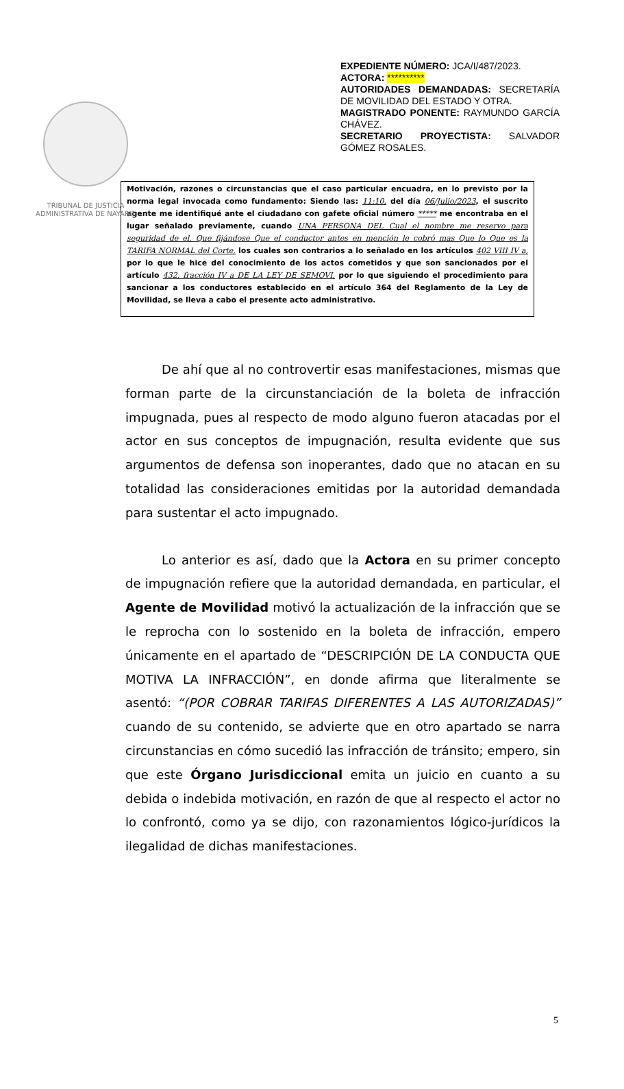TRIBUNAL DE JUSTICIA
ADMINISTRATIVA DE NAYARIT
EXPEDIENTE NÚMERO: JCA/I/487/2023.
ACTORA: **********
AUTORIDADES DEMANDADAS: SECRETARÍA DE MOVILIDAD DEL ESTADO Y OTRA.
MAGISTRADO PONENTE: RAYMUNDO GARCÍA CHÁVEZ.
SECRETARIO PROYECTISTA: SALVADOR GÓMEZ ROSALES.
Motivación, razones o circunstancias que el caso particular encuadra, en lo previsto por la norma legal invocada como fundamento: Siendo las: 11:10, del día 06/Julio/2023, el suscrito agente me identifiqué ante el ciudadano con gafete oficial número ***** me encontraba en el lugar señalado previamente, cuando UNA PERSONA DEL Cual el nombre me reservo para seguridad de el, Que fijándose Que el conductor antes en mención le cobró mas Que lo Que es la TARIFA NORMAL del Corte, los cuales son contrarios a lo señalado en los artículos 402 VIII IV a, por lo que le hice del conocimiento de los actos cometidos y que son sancionados por el artículo 432, fracción IV a DE LA LEY DE SEMOVI, por lo que siguiendo el procedimiento para sancionar a los conductores establecido en el artículo 364 del Reglamento de la Ley de Movilidad, se lleva a cabo el presente acto administrativo.
De ahí que al no controvertir esas manifestaciones, mismas que forman parte de la circunstanciación de la boleta de infracción impugnada, pues al respecto de modo alguno fueron atacadas por el actor en sus conceptos de impugnación, resulta evidente que sus argumentos de defensa son inoperantes, dado que no atacan en su totalidad las consideraciones emitidas por la autoridad demandada para sustentar el acto impugnado.
Lo anterior es así, dado que la Actora en su primer concepto de impugnación refiere que la autoridad demandada, en particular, el Agente de Movilidad motivó la actualización de la infracción que se le reprocha con lo sostenido en la boleta de infracción, empero únicamente en el apartado de “DESCRIPCIÓN DE LA CONDUCTA QUE MOTIVA LA INFRACCIÓN”, en donde afirma que literalmente se asentó: “(POR COBRAR TARIFAS DIFERENTES A LAS AUTORIZADAS)” cuando de su contenido, se advierte que en otro apartado se narra circunstancias en cómo sucedió las infracción de tránsito; empero, sin que este Órgano Jurisdiccional emita un juicio en cuanto a su debida o indebida motivación, en razón de que al respecto el actor no lo confrontó, como ya se dijo, con razonamientos lógico-jurídicos la ilegalidad de dichas manifestaciones.
5